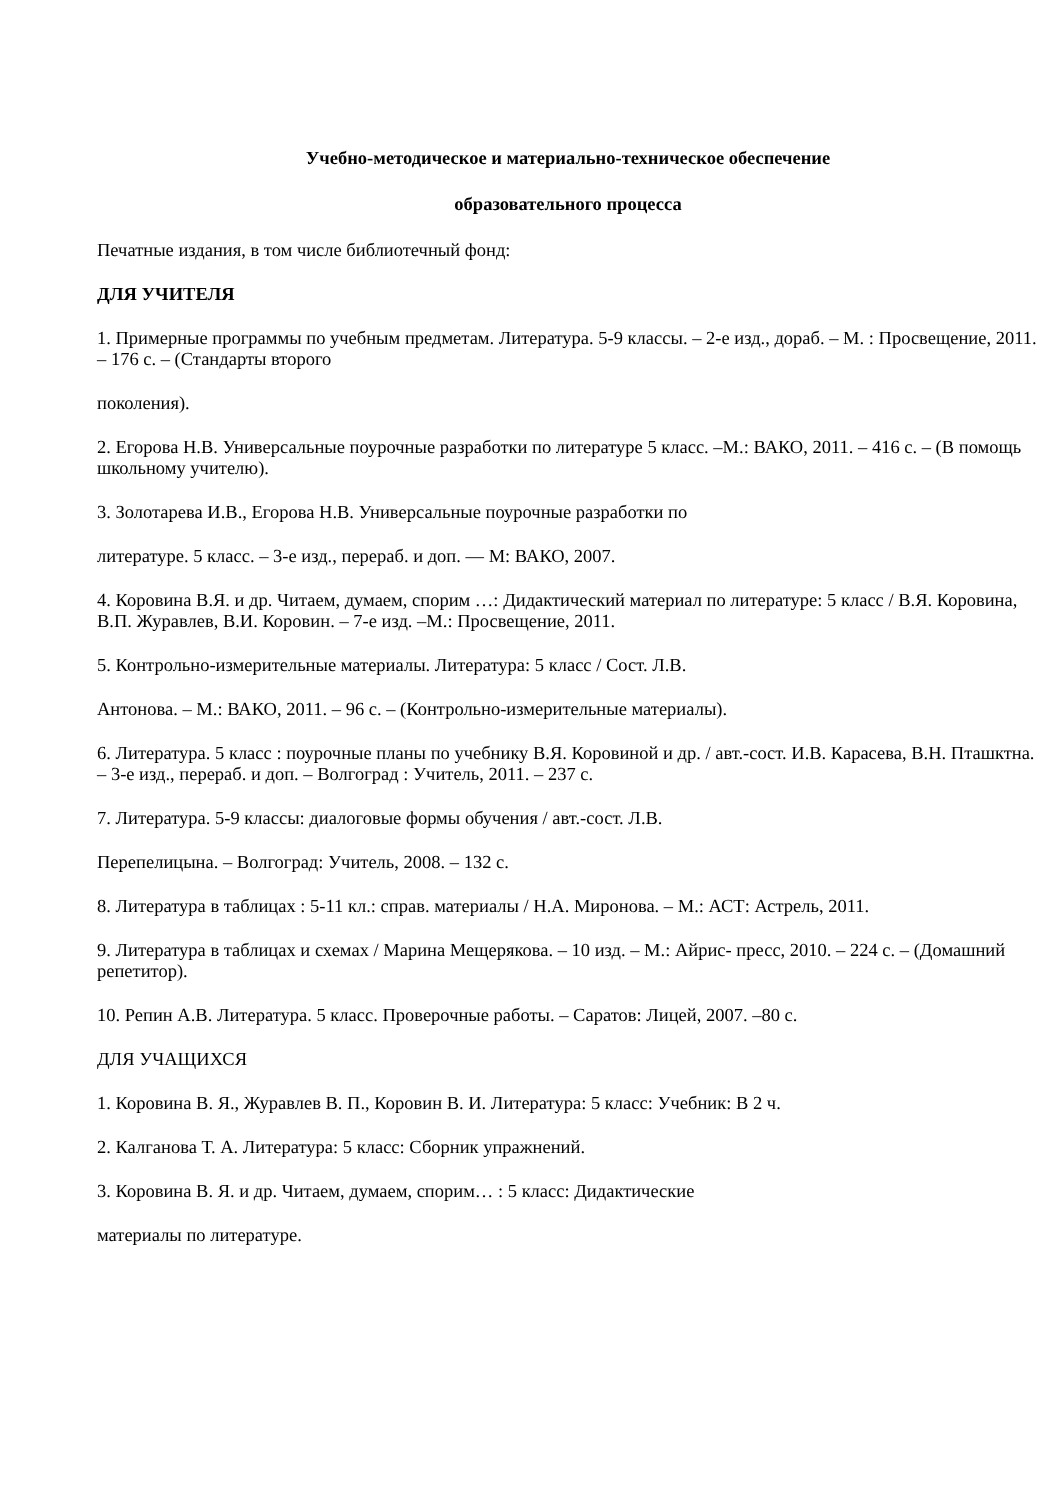Учебно-методическое и материально-техническое обеспечение
образовательного процесса
Печатные издания, в том числе библиотечный фонд:
ДЛЯ УЧИТЕЛЯ
1. Примерные программы по учебным предметам. Литература. 5-9 классы. – 2-е изд., дораб. – М. : Просвещение, 2011. – 176 с. – (Стандарты второго
поколения).
2. Егорова Н.В. Универсальные поурочные разработки по литературе 5 класс. –М.: ВАКО, 2011. – 416 с. – (В помощь школьному учителю).
3. Золотарева И.В., Егорова Н.В. Универсальные поурочные разработки по
литературе. 5 класс. – 3-е изд., перераб. и доп. — М: ВАКО, 2007.
4. Коровина В.Я. и др. Читаем, думаем, спорим …: Дидактический материал по литературе: 5 класс / В.Я. Коровина, В.П. Журавлев, В.И. Коровин. – 7-е изд. –М.: Просвещение, 2011.
5. Контрольно-измерительные материалы. Литература: 5 класс / Сост. Л.В.
Антонова. – М.: ВАКО, 2011. – 96 с. – (Контрольно-измерительные материалы).
6. Литература. 5 класс : поурочные планы по учебнику В.Я. Коровиной и др. / авт.-сост. И.В. Карасева, В.Н. Пташктна. – 3-е изд., перераб. и доп. – Волгоград : Учитель, 2011. – 237 с.
7. Литература. 5-9 классы: диалоговые формы обучения / авт.-сост. Л.В.
Перепелицына. – Волгоград: Учитель, 2008. – 132 с.
8. Литература в таблицах : 5-11 кл.: справ. материалы / Н.А. Миронова. – М.: АСТ: Астрель, 2011.
9. Литература в таблицах и схемах / Марина Мещерякова. – 10 изд. – М.: Айрис- пресс, 2010. – 224 с. – (Домашний репетитор).
10. Репин А.В. Литература. 5 класс. Проверочные работы. – Саратов: Лицей, 2007. –80 с.
ДЛЯ УЧАЩИХСЯ
1. Коровина В. Я., Журавлев В. П., Коровин В. И. Литература: 5 класс: Учебник: В 2 ч.
2. Калганова Т. А. Литература: 5 класс: Сборник упражнений.
3. Коровина В. Я. и др. Читаем, думаем, спорим… : 5 класс: Дидактические
материалы по литературе.